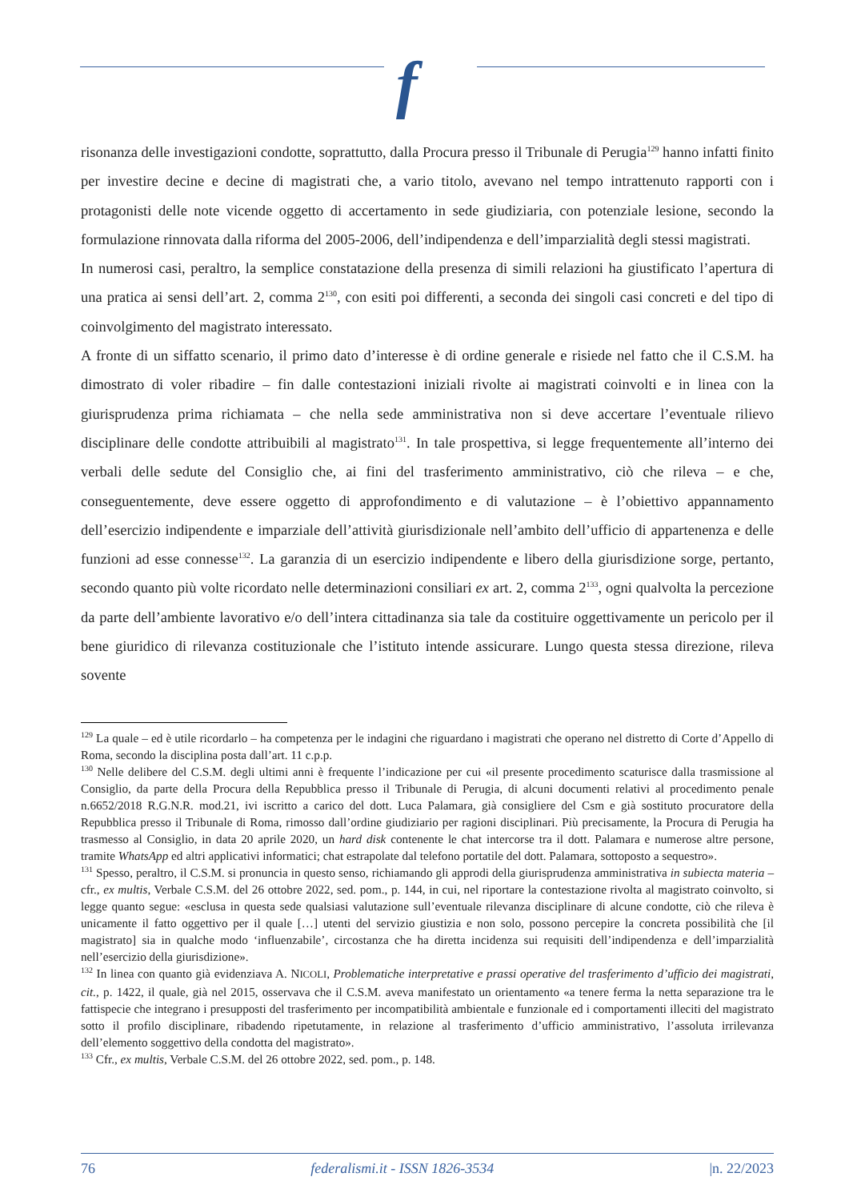f
risonanza delle investigazioni condotte, soprattutto, dalla Procura presso il Tribunale di Perugia<sup>129</sup> hanno infatti finito per investire decine e decine di magistrati che, a vario titolo, avevano nel tempo intrattenuto rapporti con i protagonisti delle note vicende oggetto di accertamento in sede giudiziaria, con potenziale lesione, secondo la formulazione rinnovata dalla riforma del 2005-2006, dell’indipendenza e dell’imparzialità degli stessi magistrati.
In numerosi casi, peraltro, la semplice constatazione della presenza di simili relazioni ha giustificato l’apertura di una pratica ai sensi dell’art. 2, comma 2<sup>130</sup>, con esiti poi differenti, a seconda dei singoli casi concreti e del tipo di coinvolgimento del magistrato interessato.
A fronte di un siffatto scenario, il primo dato d’interesse è di ordine generale e risiede nel fatto che il C.S.M. ha dimostrato di voler ribadire – fin dalle contestazioni iniziali rivolte ai magistrati coinvolti e in linea con la giurisprudenza prima richiamata – che nella sede amministrativa non si deve accertare l’eventuale rilievo disciplinare delle condotte attribuibili al magistrato<sup>131</sup>. In tale prospettiva, si legge frequentemente all’interno dei verbali delle sedute del Consiglio che, ai fini del trasferimento amministrativo, ciò che rileva – e che, conseguentemente, deve essere oggetto di approfondimento e di valutazione – è l’obiettivo appannamento dell’esercizio indipendente e imparziale dell’attività giurisdizionale nell’ambito dell’ufficio di appartenenza e delle funzioni ad esse connesse<sup>132</sup>. La garanzia di un esercizio indipendente e libero della giurisdizione sorge, pertanto, secondo quanto più volte ricordato nelle determinazioni consiliari ex art. 2, comma 2<sup>133</sup>, ogni qualvolta la percezione da parte dell’ambiente lavorativo e/o dell’intera cittadinanza sia tale da costituire oggettivamente un pericolo per il bene giuridico di rilevanza costituzionale che l’istituto intende assicurare. Lungo questa stessa direzione, rileva sovente
<sup>129</sup> La quale – ed è utile ricordarlo – ha competenza per le indagini che riguardano i magistrati che operano nel distretto di Corte d’Appello di Roma, secondo la disciplina posta dall’art. 11 c.p.p.
<sup>130</sup> Nelle delibere del C.S.M. degli ultimi anni è frequente l’indicazione per cui «il presente procedimento scaturisce dalla trasmissione al Consiglio, da parte della Procura della Repubblica presso il Tribunale di Perugia, di alcuni documenti relativi al procedimento penale n.6652/2018 R.G.N.R. mod.21, ivi iscritto a carico del dott. Luca Palamara, già consigliere del Csm e già sostituto procuratore della Repubblica presso il Tribunale di Roma, rimosso dall’ordine giudiziario per ragioni disciplinari. Più precisamente, la Procura di Perugia ha trasmesso al Consiglio, in data 20 aprile 2020, un hard disk contenente le chat intercorse tra il dott. Palamara e numerose altre persone, tramite WhatsApp ed altri applicativi informatici; chat estrapolate dal telefono portatile del dott. Palamara, sottoposto a sequestro».
<sup>131</sup> Spesso, peraltro, il C.S.M. si pronuncia in questo senso, richiamando gli approdi della giurisprudenza amministrativa in subiecta materia – cfr., ex multis, Verbale C.S.M. del 26 ottobre 2022, sed. pom., p. 144, in cui, nel riportare la contestazione rivolta al magistrato coinvolto, si legge quanto segue: «esclusa in questa sede qualsiasi valutazione sull’eventuale rilevanza disciplinare di alcune condotte, ciò che rileva è unicamente il fatto oggettivo per il quale […] utenti del servizio giustizia e non solo, possono percepire la concreta possibilità che [il magistrato] sia in qualche modo ‘influenzabile’, circostanza che ha diretta incidenza sui requisiti dell’indipendenza e dell’imparzialità nell’esercizio della giurisdizione».
<sup>132</sup> In linea con quanto già evidenziava A. NICOLI, Problematiche interpretative e prassi operative del trasferimento d’ufficio dei magistrati, cit., p. 1422, il quale, già nel 2015, osservava che il C.S.M. aveva manifestato un orientamento «a tenere ferma la netta separazione tra le fattispecie che integrano i presupposti del trasferimento per incompatibilità ambientale e funzionale ed i comportamenti illeciti del magistrato sotto il profilo disciplinare, ribadendo ripetutamente, in relazione al trasferimento d’ufficio amministrativo, l’assoluta irrilevanza dell’elemento soggettivo della condotta del magistrato».
<sup>133</sup> Cfr., ex multis, Verbale C.S.M. del 26 ottobre 2022, sed. pom., p. 148.
76 federalismi.it - ISSN 1826-3534 |n. 22/2023